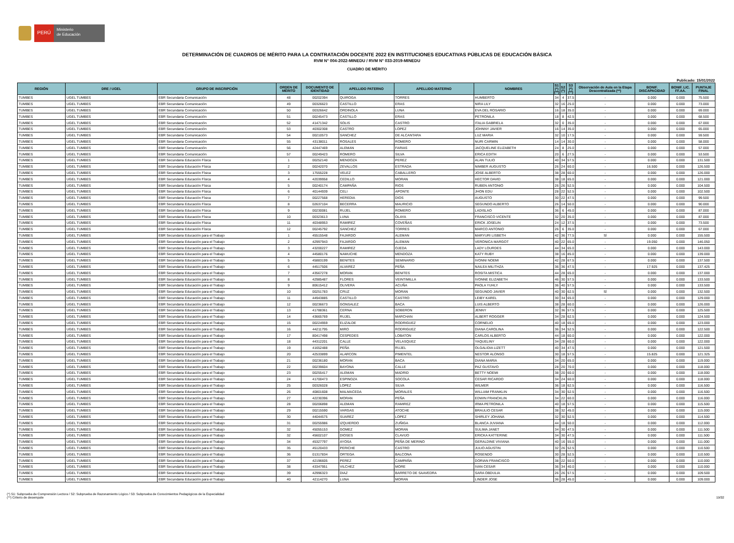PERÚ
Ministerio
de Educación
DETERMINACIÓN DE CUADROS DE MÉRITO PARA LA CONTRATACIÓN DOCENTE 2022 EN INSTITUCIONES EDUCATIVAS PÚBLICAS DE EDUCACIÓN BÁSICA
RVM N° 004-2022-MINEDU / RVM N° 033-2019-MINEDU
CUADRO DE MÉRITO
Publicado: 15/01/2022
| REGIÓN | DRE / UGEL | GRUPO DE INSCRIPCIÓN | ORDEN DE MÉRITO | DOCUMENTO DE IDENTIDAD | APELLIDO PATERNO | APELLIDO MATERNO | NOMBRES | S1 (*) (**) | S2 (*) | S3 (*) (**) | Observación de Aula en la Etapa Descentralizada (**) | BONIF. DISCAPACIDAD | BONIF. LIC. FF.AA. | PUNTAJE FINAL |
| --- | --- | --- | --- | --- | --- | --- | --- | --- | --- | --- | --- | --- | --- | --- |
| TUMBES | UGEL TUMBES | EBR Secundaria Comunicación | 48 | 00202394 | QUIROGA | TORRES | HUMBERTO | 34 | 4 | 37.5 | - | 0.000 | 0.000 | 75.500 |
| TUMBES | UGEL TUMBES | EBR Secundaria Comunicación | 49 | 00326623 | CASTILLO | ERAS | NIRA LILY | 32 | 16 | 25.0 | - | 0.000 | 0.000 | 73.000 |
| TUMBES | UGEL TUMBES | EBR Secundaria Comunicación | 50 | 00326642 | ORDINOLA | LUNA | EVA DEL ROSARIO | 16 | 18 | 35.0 | - | 0.000 | 0.000 | 69.000 |
| TUMBES | UGEL TUMBES | EBR Secundaria Comunicación | 51 | 00245473 | CASTILLO | ERAS | PETRONILA | 18 | 8 | 42.5 | - | 0.000 | 0.000 | 68.500 |
| TUMBES | UGEL TUMBES | EBR Secundaria Comunicación | 52 | 41471342 | SOLIS | CASTRO | ITALIA GABRIELA | 32 | 0 | 35.0 | - | 0.000 | 0.000 | 67.000 |
| TUMBES | UGEL TUMBES | EBR Secundaria Comunicación | 53 | 40302308 | CASTRO | LOPEZ | JOHNNY JAVIER | 16 | 14 | 35.0 | - | 0.000 | 0.000 | 65.000 |
| TUMBES | UGEL TUMBES | EBR Secundaria Comunicación | 54 | 00210573 | SANCHEZ | DE ALCANTARA | LUZ MARIA | 32 | 10 | 17.5 | - | 0.000 | 0.000 | 59.500 |
| TUMBES | UGEL TUMBES | EBR Secundaria Comunicación | 55 | 43138011 | ROSALES | ROMERO | NURI CARMIN | 14 | 14 | 30.0 | - | 0.000 | 0.000 | 58.000 |
| TUMBES | UGEL TUMBES | EBR Secundaria Comunicación | 56 | 42447469 | ALEMAN | FARIAS | JACQUELINE ELIZABETH | 24 | 8 | 25.0 | - | 0.000 | 0.000 | 57.000 |
| TUMBES | UGEL TUMBES | EBR Secundaria Comunicación | 57 | 00249423 | ROMERO | SILVA | ERICA EDITH | 20 | 6 | 27.5 | - | 0.000 | 0.000 | 53.500 |
| TUMBES | UGEL TUMBES | EBR Secundaria Educación Física | 1 | 00252140 | MENDOZA | PEREZ | ALAN TULIO | 40 | 34 | 57.5 | - | 0.000 | 0.000 | 131.500 |
| TUMBES | UGEL TUMBES | EBR Secundaria Educación Física | 2 | 00242070 | ZEVALLOS | ESTRADA | NIMBER AUGUSTO | 26 | 24 | 60.0 | - | 16.500 | 0.000 | 126.500 |
| TUMBES | UGEL TUMBES | EBR Secundaria Educación Física | 3 | 17555228 | VELEZ | CABALLERO | JOSE ALBERTO | 38 | 28 | 60.0 | - | 0.000 | 0.000 | 126.000 |
| TUMBES | UGEL TUMBES | EBR Secundaria Educación Física | 4 | 42039958 | CEDILLO | MORAN | HECTOR DAVID | 38 | 18 | 65.0 | - | 0.000 | 0.000 | 121.000 |
| TUMBES | UGEL TUMBES | EBR Secundaria Educación Física | 5 | 00240174 | CAMPAÑA | RIOS | RUBEN ANTONIO | 26 | 26 | 52.5 | - | 0.000 | 0.000 | 104.500 |
| TUMBES | UGEL TUMBES | EBR Secundaria Educación Física | 6 | 40144939 | CELI | APONTE | JHON EDU | 28 | 22 | 52.5 | - | 0.000 | 0.000 | 102.500 |
| TUMBES | UGEL TUMBES | EBR Secundaria Educación Física | 7 | 00227568 | HEREDIA | DIOS | AUGUSTO | 30 | 22 | 47.5 | - | 0.000 | 0.000 | 99.500 |
| TUMBES | UGEL TUMBES | EBR Secundaria Educación Física | 8 | 02637104 | BECERRA | MAURICIO | SEGUNDO ALBERTO | 26 | 14 | 50.0 | - | 0.000 | 0.000 | 90.000 |
| TUMBES | UGEL TUMBES | EBR Secundaria Educación Física | 9 | 00230081 | RUJEL | ROMERO | LADISLAO | 36 | 6 | 45.0 | - | 0.000 | 0.000 | 87.000 |
| TUMBES | UGEL TUMBES | EBR Secundaria Educación Física | 10 | 00323613 | LUNA | OLAYA | FRANCISCO VICENTE | 32 | 20 | 35.0 | - | 0.000 | 0.000 | 87.000 |
| TUMBES | UGEL TUMBES | EBR Secundaria Educación Física | 11 | 40348953 | RAMIREZ | COVEÑAS | ERICK JOSELIN | 24 | 12 | 37.5 | - | 0.000 | 0.000 | 73.500 |
| TUMBES | UGEL TUMBES | EBR Secundaria Educación Física | 12 | 00245792 | SANCHEZ | TORRES | MARCO ANTONIO | 26 | 6 | 35.0 | - | 0.000 | 0.000 | 67.000 |
| TUMBES | UGEL TUMBES | EBR Secundaria Educación para el Trabajo | 1 | 45515548 | FAJARDO | ALEMAN | MARYURI LISBETH | 42 | 36 | 77.5 | Sí | 0.000 | 0.000 | 155.500 |
| TUMBES | UGEL TUMBES | EBR Secundaria Educación para el Trabajo | 2 | 42997943 | FAJARDO | ALEMAN | VERONICA MARGOT | 40 | 22 | 65.0 | - | 19.050 | 0.000 | 146.050 |
| TUMBES | UGEL TUMBES | EBR Secundaria Educación para el Trabajo | 3 | 43200227 | RAMIREZ | OJEDA | LADY LOURDES | 44 | 34 | 65.0 | - | 0.000 | 0.000 | 143.000 |
| TUMBES | UGEL TUMBES | EBR Secundaria Educación para el Trabajo | 4 | 44580176 | NAMUCHE | MENDOZA | KATY RUBY | 38 | 16 | 85.0 | - | 0.000 | 0.000 | 139.000 |
| TUMBES | UGEL TUMBES | EBR Secundaria Educación para el Trabajo | 5 | 45883199 | BENITES | SEMINARIO | IVONNI NOEMI | 42 | 28 | 67.5 | - | 0.000 | 0.000 | 137.500 |
| TUMBES | UGEL TUMBES | EBR Secundaria Educación para el Trabajo | 6 | 44517506 | ALVAREZ | PEÑA | NAILEA MILITHZA | 36 | 36 | 47.5 | - | 17.925 | 0.000 | 137.425 |
| TUMBES | UGEL TUMBES | EBR Secundaria Educación para el Trabajo | 7 | 43567278 | MORAN | BENITES | ROSITA MISTICA | 44 | 28 | 65.0 | - | 0.000 | 0.000 | 137.000 |
| TUMBES | UGEL TUMBES | EBR Secundaria Educación para el Trabajo | 8 | 42985487 | FLORES | VEINTIMILLA | IVONNE ELIZABETH | 46 | 30 | 57.5 | - | 0.000 | 0.000 | 133.500 |
| TUMBES | UGEL TUMBES | EBR Secundaria Educación para el Trabajo | 9 | 80615412 | OLIVERA | ACUÑA | PAOLA YUHLY | 36 | 40 | 57.5 | - | 0.000 | 0.000 | 133.500 |
| TUMBES | UGEL TUMBES | EBR Secundaria Educación para el Trabajo | 10 | 00251783 | CRUZ | MORAN | SEGUNDO JAVIER | 40 | 30 | 62.5 | Sí | 0.000 | 0.000 | 132.500 |
| TUMBES | UGEL TUMBES | EBR Secundaria Educación para el Trabajo | 11 | 44943885 | CASTILLO | CASTRO | LEIBY KAREL | 30 | 34 | 65.0 | - | 0.000 | 0.000 | 129.000 |
| TUMBES | UGEL TUMBES | EBR Secundaria Educación para el Trabajo | 12 | 00236673 | GONSALEZ | BACA | LUIS ALBERTO | 38 | 28 | 60.0 | - | 0.000 | 0.000 | 126.000 |
| TUMBES | UGEL TUMBES | EBR Secundaria Educación para el Trabajo | 13 | 41788361 | CERNA | SOBERON | JENNY | 32 | 36 | 57.5 | - | 0.000 | 0.000 | 125.500 |
| TUMBES | UGEL TUMBES | EBR Secundaria Educación para el Trabajo | 14 | 43665769 | RUJEL | MARCHAN | ALBERT ROGGER | 34 | 28 | 62.5 | - | 0.000 | 0.000 | 124.500 |
| TUMBES | UGEL TUMBES | EBR Secundaria Educación para el Trabajo | 15 | 00224959 | ELIZALDE | RODRIGUEZ | CORNELIO | 40 | 18 | 65.0 | - | 0.000 | 0.000 | 123.000 |
| TUMBES | UGEL TUMBES | EBR Secundaria Educación para el Trabajo | 16 | 44211795 | MIRO | RODRIGUEZ | DIANA CAROLINA | 36 | 34 | 52.5 | - | 0.000 | 0.000 | 122.500 |
| TUMBES | UGEL TUMBES | EBR Secundaria Educación para el Trabajo | 17 | 80417498 | CESPEDES | LOBATON | CARLOS ALBERTO | 44 | 18 | 60.0 | - | 0.000 | 0.000 | 122.000 |
| TUMBES | UGEL TUMBES | EBR Secundaria Educación para el Trabajo | 18 | 44312201 | CALLE | VELASQUEZ | YAQUELINY | 34 | 28 | 60.0 | - | 0.000 | 0.000 | 122.000 |
| TUMBES | UGEL TUMBES | EBR Secundaria Educación para el Trabajo | 19 | 41652488 | PEÑA | RUJEL | OLGALIDIA LIZETT | 40 | 34 | 47.5 | - | 0.000 | 0.000 | 121.500 |
| TUMBES | UGEL TUMBES | EBR Secundaria Educación para el Trabajo | 20 | 42533899 | ALARCON | PIMENTEL | NESTOR ALONSO | 30 | 18 | 57.5 | - | 15.825 | 0.000 | 121.325 |
| TUMBES | UGEL TUMBES | EBR Secundaria Educación para el Trabajo | 21 | 00236180 | MORAN | BACA | DIANA MARIA | 34 | 20 | 65.0 | - | 0.000 | 0.000 | 119.000 |
| TUMBES | UGEL TUMBES | EBR Secundaria Educación para el Trabajo | 22 | 00239604 | BAYONA | CALLE | PAZ GUSTAVO | 28 | 20 | 70.0 | - | 0.000 | 0.000 | 118.000 |
| TUMBES | UGEL TUMBES | EBR Secundaria Educación para el Trabajo | 23 | 00255417 | ALEMAN | MADRID | BETTY NOEMI | 38 | 20 | 60.0 | - | 0.000 | 0.000 | 118.000 |
| TUMBES | UGEL TUMBES | EBR Secundaria Educación para el Trabajo | 24 | 41700473 | ESPINOZA | SOCOLA | CESAR RICARDO | 34 | 24 | 60.0 | - | 0.000 | 0.000 | 118.000 |
| TUMBES | UGEL TUMBES | EBR Secundaria Educación para el Trabajo | 25 | 00326028 | LOPEZ | SILVA | WILMER | 36 | 18 | 62.5 | - | 0.000 | 0.000 | 116.500 |
| TUMBES | UGEL TUMBES | EBR Secundaria Educación para el Trabajo | 26 | 40801608 | MALMACEDA | MORALES | WILLIAM FRANKLIN | 34 | 30 | 52.5 | - | 0.000 | 0.000 | 116.500 |
| TUMBES | UGEL TUMBES | EBR Secundaria Educación para el Trabajo | 27 | 42230396 | MORAN | PEÑA | EDWIN FRANCKLIN | 34 | 22 | 60.0 | - | 0.000 | 0.000 | 116.000 |
| TUMBES | UGEL TUMBES | EBR Secundaria Educación para el Trabajo | 28 | 00206898 | ALEMAN | RAMIREZ | IRMA PETRONILA | 40 | 18 | 57.5 | - | 0.000 | 0.000 | 115.500 |
| TUMBES | UGEL TUMBES | EBR Secundaria Educación para el Trabajo | 29 | 00215590 | VARGAS | ATOCHE | BRAULIO CESAR | 38 | 32 | 45.0 | - | 0.000 | 0.000 | 115.000 |
| TUMBES | UGEL TUMBES | EBR Secundaria Educación para el Trabajo | 30 | 44044575 | SUAREZ | LOPEZ | SHIRLEY JOHANA | 32 | 30 | 52.5 | - | 0.000 | 0.000 | 114.500 |
| TUMBES | UGEL TUMBES | EBR Secundaria Educación para el Trabajo | 31 | 00255986 | IZQUIERDO | ZUÑIGA | BLANCA JUVIANA | 44 | 18 | 50.0 | - | 0.000 | 0.000 | 112.000 |
| TUMBES | UGEL TUMBES | EBR Secundaria Educación para el Trabajo | 32 | 45055153 | GOMEZ | MORAN | SULIMA JANET | 34 | 30 | 47.5 | - | 0.000 | 0.000 | 111.500 |
| TUMBES | UGEL TUMBES | EBR Secundaria Educación para el Trabajo | 32 | 45602107 | DIOSES | CLAVIJO | ERICKA KATTERINE | 34 | 30 | 47.5 | - | 0.000 | 0.000 | 111.500 |
| TUMBES | UGEL TUMBES | EBR Secundaria Educación para el Trabajo | 34 | 45327797 | AYOSA | PEÑA DE MERINO | GERALDINE VIVIANA | 40 | 16 | 55.0 | - | 0.000 | 0.000 | 111.000 |
| TUMBES | UGEL TUMBES | EBR Secundaria Educación para el Trabajo | 35 | 45120433 | PERICHE | CASTRO | JULIO AGUSTIN | 32 | 26 | 52.5 | - | 0.000 | 0.000 | 110.500 |
| TUMBES | UGEL TUMBES | EBR Secundaria Educación para el Trabajo | 36 | 01317834 | ORTEGA | BALCONA | ROSENDO | 30 | 28 | 52.5 | - | 0.000 | 0.000 | 110.500 |
| TUMBES | UGEL TUMBES | EBR Secundaria Educación para el Trabajo | 37 | 42196605 | PEREZ | CAMPAÑA | DORIAN FRANCISCO | 38 | 22 | 50.0 | - | 0.000 | 0.000 | 110.000 |
| TUMBES | UGEL TUMBES | EBR Secundaria Educación para el Trabajo | 38 | 43347951 | VILCHEZ | MORE | IVAN CESAR | 36 | 34 | 40.0 | - | 0.000 | 0.000 | 110.000 |
| TUMBES | UGEL TUMBES | EBR Secundaria Educación para el Trabajo | 39 | 42996323 | DIAZ | BARRETO DE SAAVEDRA | SARA OBDULIA | 26 | 26 | 57.5 | - | 0.000 | 0.000 | 109.500 |
| TUMBES | UGEL TUMBES | EBR Secundaria Educación para el Trabajo | 40 | 42114270 | LUNA | MORAN | LINDER JOSE | 36 | 28 | 45.0 | - | 0.000 | 0.000 | 109.000 |
(*) S1: Subprueba de Comprensión Lectora / S2: Subprueba de Razonamiento Lógico / S3: Subprueba de Conocimientos Pedagógicos de la Especialidad
(**) Criterio de desempate
19/32